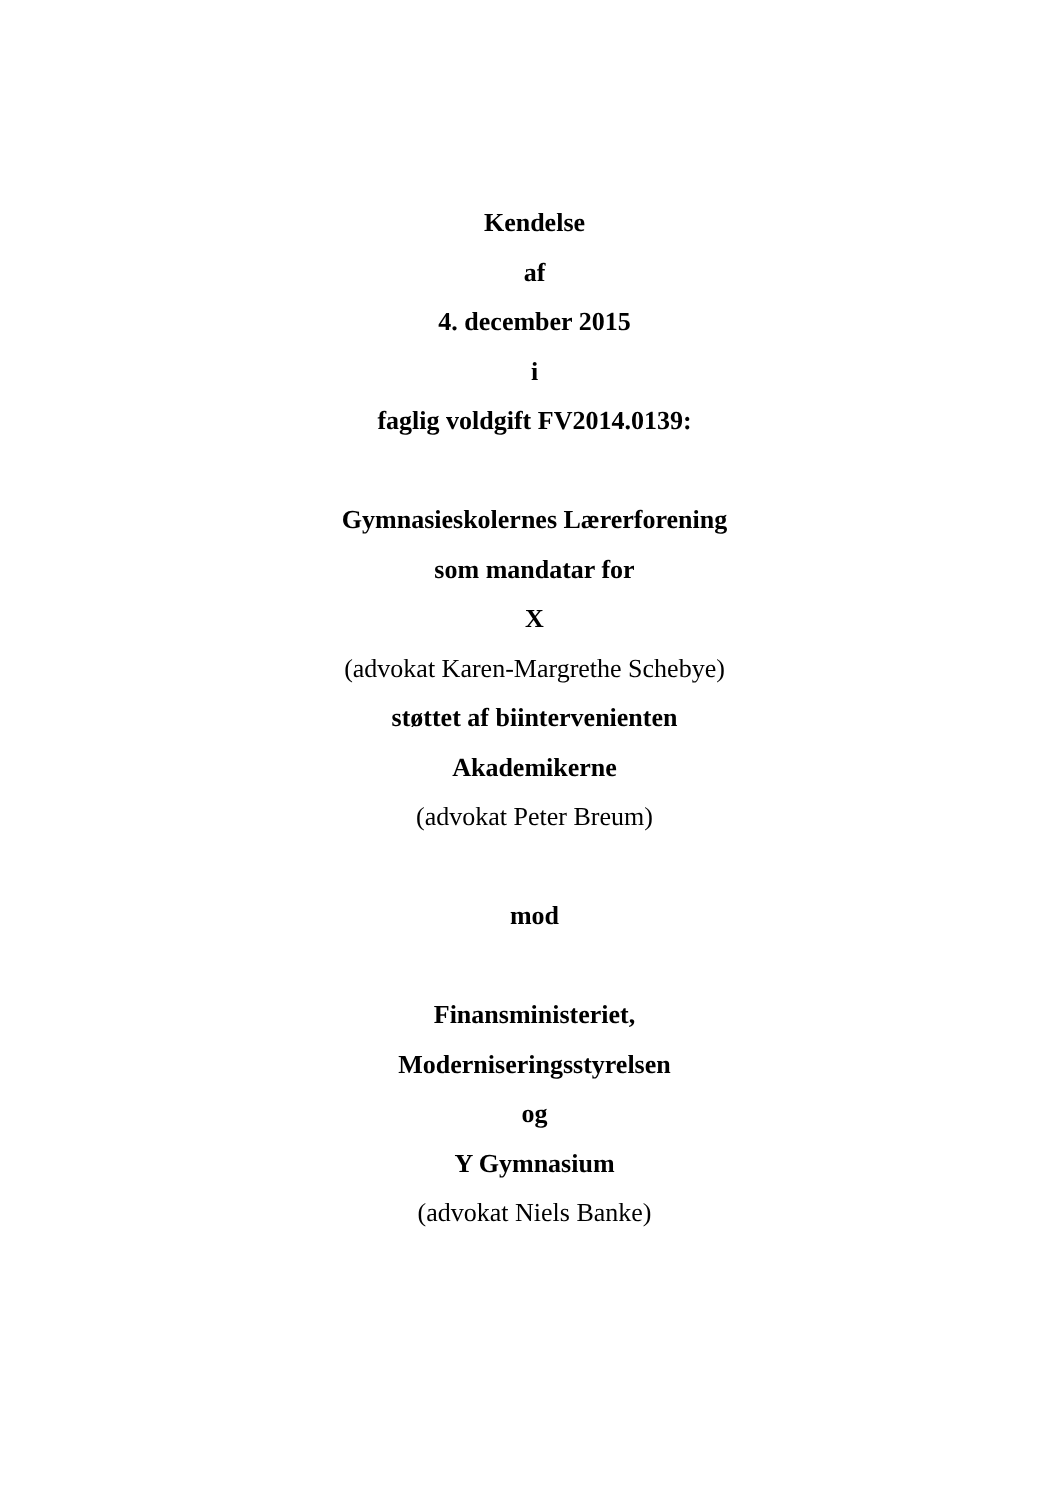Kendelse
af
4. december 2015
i
faglig voldgift FV2014.0139:
Gymnasieskolernes Lærerforening
som mandatar for
X
(advokat Karen-Margrethe Schebye)
støttet af biintervenienten
Akademikerne
(advokat Peter Breum)
mod
Finansministeriet,
Moderniseringsstyrelsen
og
Y Gymnasium
(advokat Niels Banke)